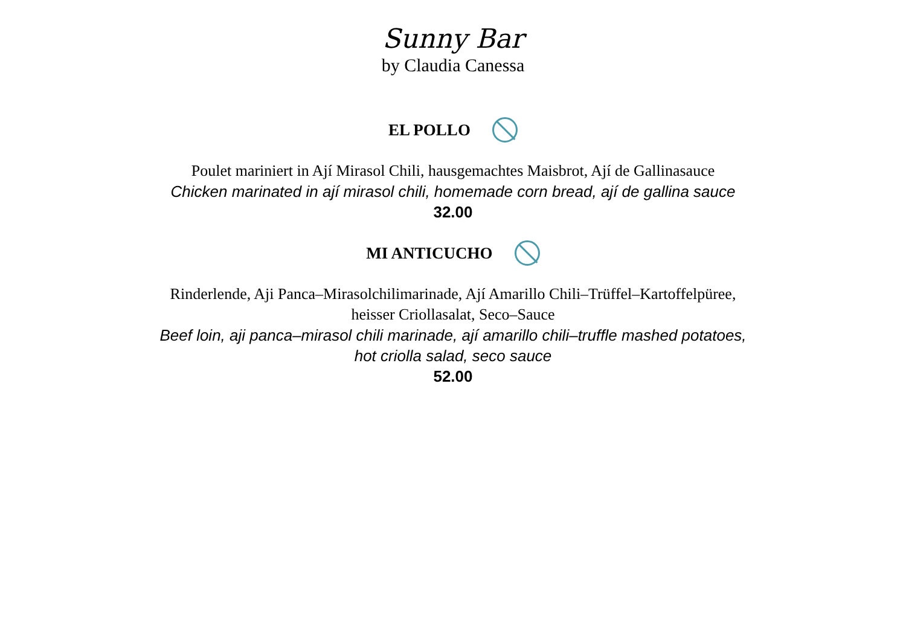Sunny Bar
by Claudia Canessa
EL POLLO
Poulet mariniert in Ají Mirasol Chili, hausgemachtes Maisbrot, Ají de Gallinasauce
Chicken marinated in ají mirasol chili, homemade corn bread, ají de gallina sauce
32.00
MI ANTICUCHO
Rinderlende, Aji Panca–Mirasolchilimarinade, Ají Amarillo Chili–Trüffel–Kartoffelpüree,
heisser Criollasalat, Seco–Sauce
Beef loin, aji panca–mirasol chili marinade, ají amarillo chili–truffle mashed potatoes,
hot criolla salad, seco sauce
52.00